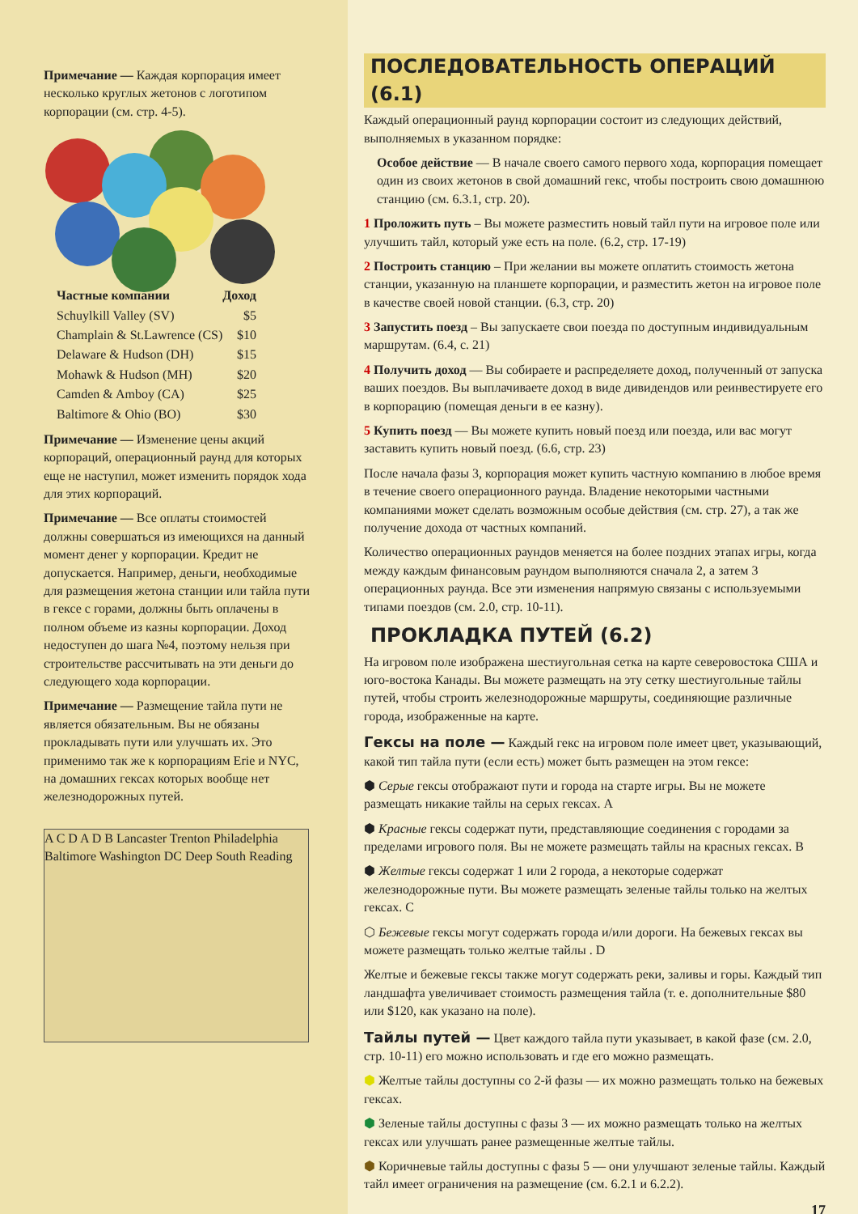Примечание — Каждая корпорация имеет несколько круглых жетонов с логотипом корпорации (см. стр. 4-5).
| Частные компании | Доход |
| --- | --- |
| Schuylkill Valley (SV) | $5 |
| Champlain & St.Lawrence (CS) | $10 |
| Delaware & Hudson (DH) | $15 |
| Mohawk & Hudson (MH) | $20 |
| Camden & Amboy (CA) | $25 |
| Baltimore & Ohio (BO) | $30 |
Примечание — Изменение цены акций корпораций, операционный раунд для которых еще не наступил, может изменить порядок хода для этих корпораций.
Примечание — Все оплаты стоимостей должны совершаться из имеющихся на данный момент денег у корпорации. Кредит не допускается. Например, деньги, необходимые для размещения жетона станции или тайла пути в гексе с горами, должны быть оплачены в полном объеме из казны корпорации. Доход недоступен до шага №4, поэтому нельзя при строительстве рассчитывать на эти деньги до следующего хода корпорации.
Примечание — Размещение тайла пути не является обязательным. Вы не обязаны прокладывать пути или улучшать их. Это применимо так же к корпорациям Erie и NYC, на домашних гексах которых вообще нет железнодорожных путей.
A C D A D B Lancaster Trenton Philadelphia Baltimore Washington DC Deep South Reading
ПОСЛЕДОВАТЕЛЬНОСТЬ ОПЕРАЦИЙ (6.1)
Каждый операционный раунд корпорации состоит из следующих действий, выполняемых в указанном порядке:
Особое действие — В начале своего самого первого хода, корпорация помещает один из своих жетонов в свой домашний гекс, чтобы построить свою домашнюю станцию (см. 6.3.1, стр. 20).
1 Проложить путь – Вы можете разместить новый тайл пути на игровое поле или улучшить тайл, который уже есть на поле. (6.2, стр. 17-19)
2 Построить станцию – При желании вы можете оплатить стоимость жетона станции, указанную на планшете корпорации, и разместить жетон на игровое поле в качестве своей новой станции. (6.3, стр. 20)
3 Запустить поезд – Вы запускаете свои поезда по доступным индивидуальным маршрутам. (6.4, с. 21)
4 Получить доход — Вы собираете и распределяете доход, полученный от запуска ваших поездов. Вы выплачиваете доход в виде дивидендов или реинвестируете его в корпорацию (помещая деньги в ее казну).
5 Купить поезд — Вы можете купить новый поезд или поезда, или вас могут заставить купить новый поезд. (6.6, стр. 23)
После начала фазы 3, корпорация может купить частную компанию в любое время в течение своего операционного раунда. Владение некоторыми частными компаниями может сделать возможным особые действия (см. стр. 27), а так же получение дохода от частных компаний.
Количество операционных раундов меняется на более поздних этапах игры, когда между каждым финансовым раундом выполняются сначала 2, а затем 3 операционных раунда. Все эти изменения напрямую связаны с используемыми типами поездов (см. 2.0, стр. 10-11).
ПРОКЛАДКА ПУТЕЙ (6.2)
На игровом поле изображена шестиугольная сетка на карте северовостока США и юго-востока Канады. Вы можете размещать на эту сетку шестиугольные тайлы путей, чтобы строить железнодорожные маршруты, соединяющие различные города, изображенные на карте.
Гексы на поле —
Каждый гекс на игровом поле имеет цвет, указывающий, какой тип тайла пути (если есть) может быть размещен на этом гексе:
⬢ Серые гексы отображают пути и города на старте игры. Вы не можете размещать никакие тайлы на серых гексах. A
⬢ Красные гексы содержат пути, представляющие соединения с городами за пределами игрового поля. Вы не можете размещать тайлы на красных гексах. B
⬢ Желтые гексы содержат 1 или 2 города, а некоторые содержат железнодорожные пути. Вы можете размещать зеленые тайлы только на желтых гексах. C
⬡ Бежевые гексы могут содержать города и/или дороги. На бежевых гексах вы можете размещать только желтые тайлы . D
Желтые и бежевые гексы также могут содержать реки, заливы и горы. Каждый тип ландшафта увеличивает стоимость размещения тайла (т. е. дополнительные $80 или $120, как указано на поле).
Тайлы путей —
Цвет каждого тайла пути указывает, в какой фазе (см. 2.0, стр. 10-11) его можно использовать и где его можно размещать.
⬢ Желтые тайлы доступны со 2-й фазы — их можно размещать только на бежевых гексах.
⬢ Зеленые тайлы доступны с фазы 3 — их можно размещать только на желтых гексах или улучшать ранее размещенные желтые тайлы.
⬢ Коричневые тайлы доступны с фазы 5 — они улучшают зеленые тайлы. Каждый тайл имеет ограничения на размещение (см. 6.2.1 и 6.2.2).
17